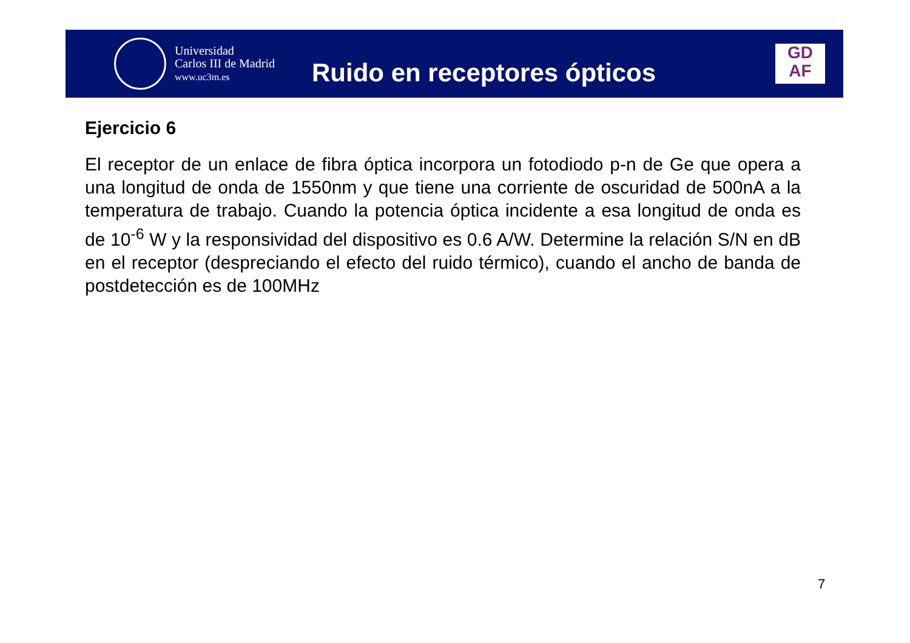Universidad
Carlos III de Madrid
www.uc3m.es
Ruido en receptores ópticos
GD
AF
Ejercicio 6
El receptor de un enlace de fibra óptica incorpora un fotodiodo p-n de Ge que opera a una longitud de onda de 1550nm y que tiene una corriente de oscuridad de 500nA a la temperatura de trabajo. Cuando la potencia óptica incidente a esa longitud de onda es de 10<sup>-6</sup> W y la responsividad del dispositivo es 0.6 A/W. Determine la relación S/N en dB en el receptor (despreciando el efecto del ruido térmico), cuando el ancho de banda de postdetección es de 100MHz
7